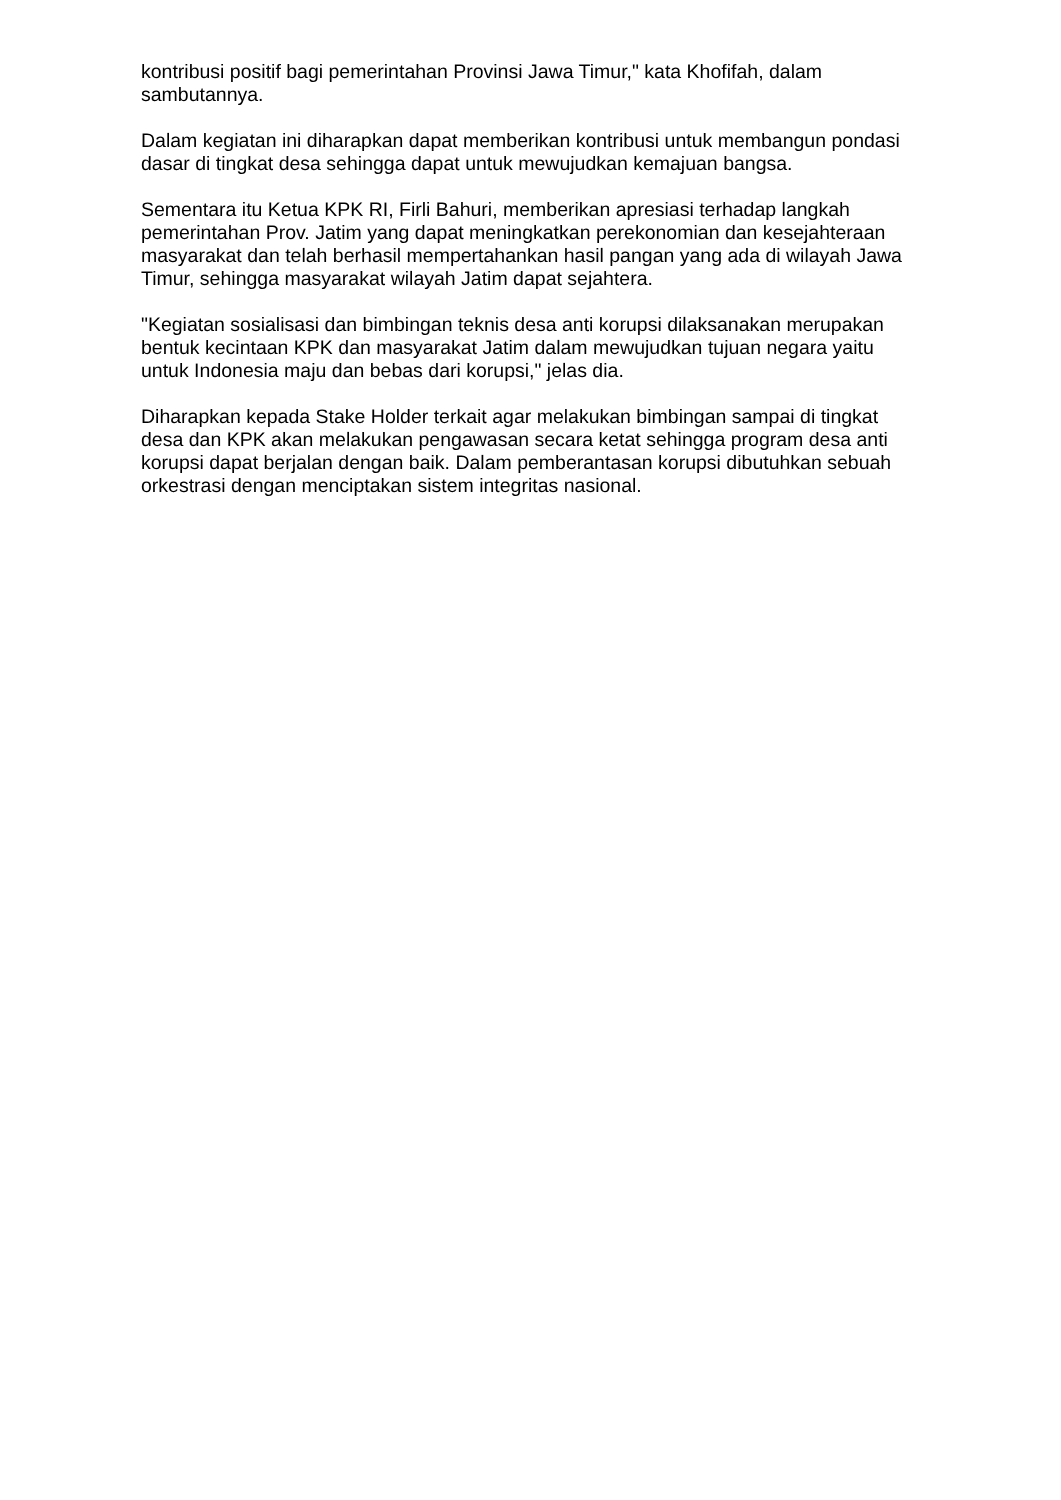kontribusi positif bagi pemerintahan Provinsi Jawa Timur," kata Khofifah, dalam sambutannya.
Dalam kegiatan ini diharapkan dapat memberikan kontribusi untuk membangun pondasi dasar di tingkat desa sehingga dapat untuk mewujudkan kemajuan bangsa.
Sementara itu Ketua KPK RI, Firli Bahuri, memberikan apresiasi terhadap langkah pemerintahan Prov. Jatim yang dapat meningkatkan perekonomian dan kesejahteraan masyarakat dan telah berhasil mempertahankan hasil pangan yang ada di wilayah Jawa Timur, sehingga masyarakat wilayah Jatim dapat sejahtera.
"Kegiatan sosialisasi dan bimbingan teknis desa anti korupsi dilaksanakan merupakan bentuk kecintaan KPK dan masyarakat Jatim dalam mewujudkan tujuan negara yaitu untuk Indonesia maju dan bebas dari korupsi," jelas dia.
Diharapkan kepada Stake Holder terkait agar melakukan bimbingan sampai di tingkat desa dan KPK akan melakukan pengawasan secara ketat sehingga program desa anti korupsi dapat berjalan dengan baik. Dalam pemberantasan korupsi dibutuhkan sebuah orkestrasi dengan menciptakan sistem integritas nasional.